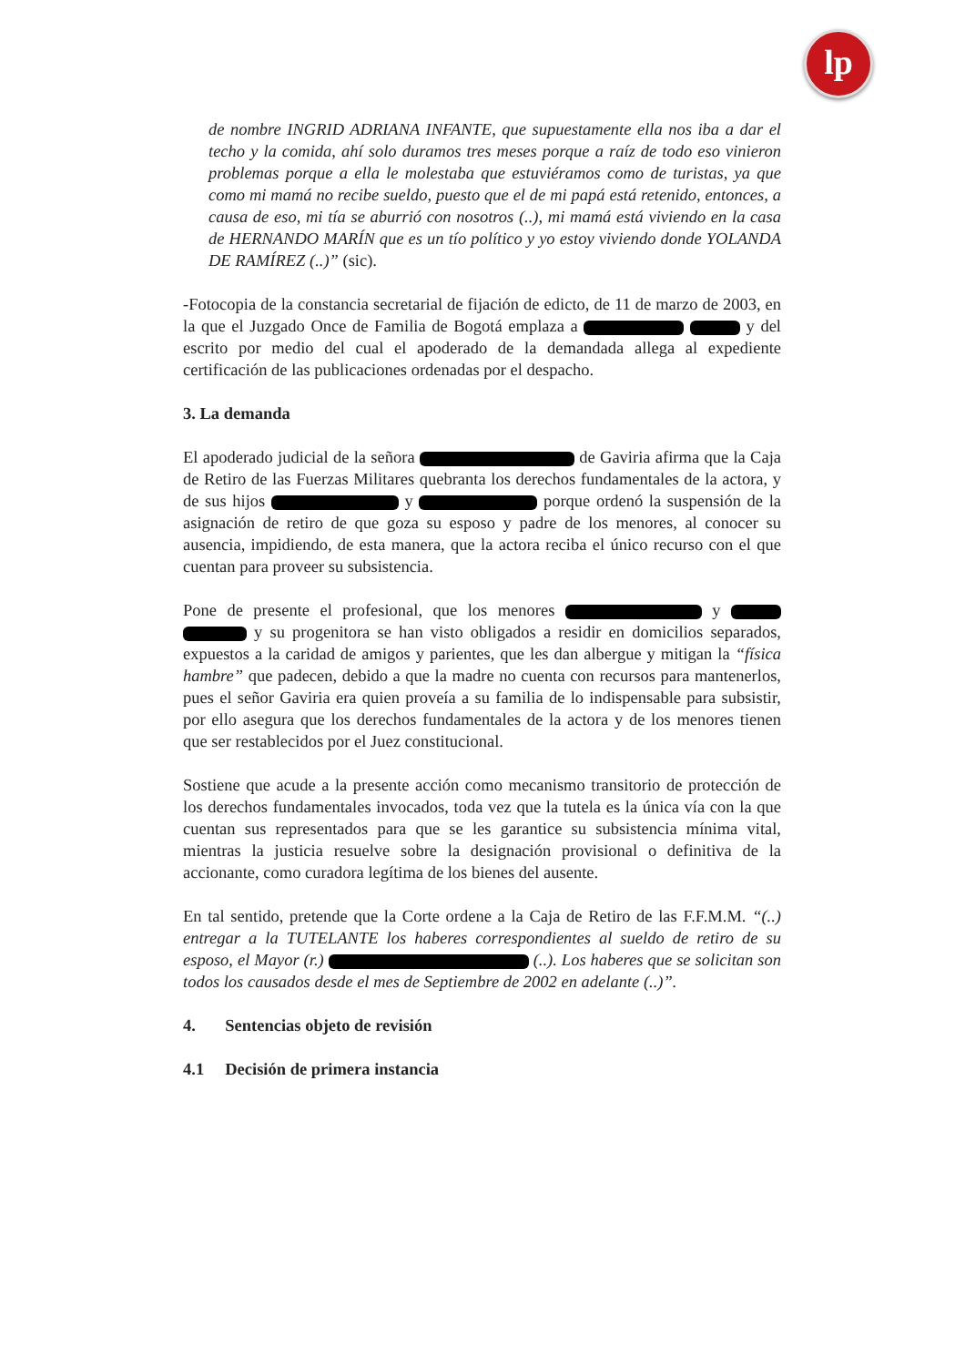lp
de nombre INGRID ADRIANA INFANTE, que supuestamente ella nos iba a dar el techo y la comida, ahí solo duramos tres meses porque a raíz de todo eso vinieron problemas porque a ella le molestaba que estuviéramos como de turistas, ya que como mi mamá no recibe sueldo, puesto que el de mi papá está retenido, entonces, a causa de eso, mi tía se aburrió con nosotros (..), mi mamá está viviendo en la casa de HERNANDO MARÍN que es un tío político y yo estoy viviendo donde YOLANDA DE RAMÍREZ (..)” (sic).
-Fotocopia de la constancia secretarial de fijación de edicto, de 11 de marzo de 2003, en la que el Juzgado Once de Familia de Bogotá emplaza a y del escrito por medio del cual el apoderado de la demandada allega al expediente certificación de las publicaciones ordenadas por el despacho.
3. La demanda
El apoderado judicial de la señora de Gaviria afirma que la Caja de Retiro de las Fuerzas Militares quebranta los derechos fundamentales de la actora, y de sus hijos y porque ordenó la suspensión de la asignación de retiro de que goza su esposo y padre de los menores, al conocer su ausencia, impidiendo, de esta manera, que la actora reciba el único recurso con el que cuentan para proveer su subsistencia.
Pone de presente el profesional, que los menores y y su progenitora se han visto obligados a residir en domicilios separados, expuestos a la caridad de amigos y parientes, que les dan albergue y mitigan la “física hambre” que padecen, debido a que la madre no cuenta con recursos para mantenerlos, pues el señor Gaviria era quien proveía a su familia de lo indispensable para subsistir, por ello asegura que los derechos fundamentales de la actora y de los menores tienen que ser restablecidos por el Juez constitucional.
Sostiene que acude a la presente acción como mecanismo transitorio de protección de los derechos fundamentales invocados, toda vez que la tutela es la única vía con la que cuentan sus representados para que se les garantice su subsistencia mínima vital, mientras la justicia resuelve sobre la designación provisional o definitiva de la accionante, como curadora legítima de los bienes del ausente.
En tal sentido, pretende que la Corte ordene a la Caja de Retiro de las F.F.M.M. “(..) entregar a la TUTELANTE los haberes correspondientes al sueldo de retiro de su esposo, el Mayor (r.) (..). Los haberes que se solicitan son todos los causados desde el mes de Septiembre de 2002 en adelante (..)”.
4. Sentencias objeto de revisión
4.1 Decisión de primera instancia